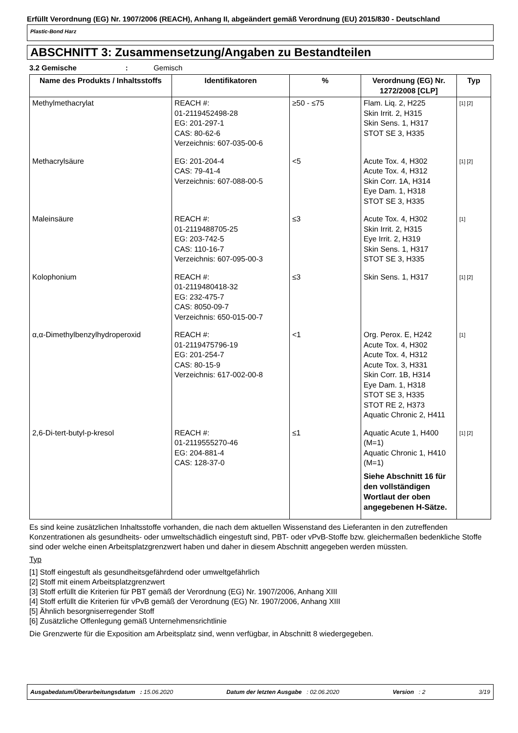Erfüllt Verordnung (EG) Nr. 1907/2006 (REACH), Anhang II, abgeändert gemäß Verordnung (EU) 2015/830 - Deutschland
Plastic-Bond Harz
ABSCHNITT 3: Zusammensetzung/Angaben zu Bestandteilen
3.2 Gemische : Gemisch
| Name des Produkts / Inhaltsstoffs | Identifikatoren | % | Verordnung (EG) Nr. 1272/2008 [CLP] | Typ |
| --- | --- | --- | --- | --- |
| Methylmethacrylat | REACH #: 01-2119452498-28 EG: 201-297-1 CAS: 80-62-6 Verzeichnis: 607-035-00-6 | ≥50 - ≤75 | Flam. Liq. 2, H225 Skin Irrit. 2, H315 Skin Sens. 1, H317 STOT SE 3, H335 | [1] [2] |
| Methacrylsäure | EG: 201-204-4 CAS: 79-41-4 Verzeichnis: 607-088-00-5 | <5 | Acute Tox. 4, H302 Acute Tox. 4, H312 Skin Corr. 1A, H314 Eye Dam. 1, H318 STOT SE 3, H335 | [1] [2] |
| Maleinsäure | REACH #: 01-2119488705-25 EG: 203-742-5 CAS: 110-16-7 Verzeichnis: 607-095-00-3 | ≤3 | Acute Tox. 4, H302 Skin Irrit. 2, H315 Eye Irrit. 2, H319 Skin Sens. 1, H317 STOT SE 3, H335 | [1] |
| Kolophonium | REACH #: 01-2119480418-32 EG: 232-475-7 CAS: 8050-09-7 Verzeichnis: 650-015-00-7 | ≤3 | Skin Sens. 1, H317 | [1] [2] |
| α,α-Dimethylbenzylhydroperoxid | REACH #: 01-2119475796-19 EG: 201-254-7 CAS: 80-15-9 Verzeichnis: 617-002-00-8 | <1 | Org. Perox. E, H242 Acute Tox. 4, H302 Acute Tox. 4, H312 Acute Tox. 3, H331 Skin Corr. 1B, H314 Eye Dam. 1, H318 STOT SE 3, H335 STOT RE 2, H373 Aquatic Chronic 2, H411 | [1] |
| 2,6-Di-tert-butyl-p-kresol | REACH #: 01-2119555270-46 EG: 204-881-4 CAS: 128-37-0 | ≤1 | Aquatic Acute 1, H400 (M=1) Aquatic Chronic 1, H410 (M=1) Siehe Abschnitt 16 für den vollständigen Wortlaut der oben angegebenen H-Sätze. | [1] [2] |
Es sind keine zusätzlichen Inhaltsstoffe vorhanden, die nach dem aktuellen Wissenstand des Lieferanten in den zutreffenden Konzentrationen als gesundheits- oder umweltschädlich eingestuft sind, PBT- oder vPvB-Stoffe bzw. gleichermaßen bedenkliche Stoffe sind oder welche einen Arbeitsplatzgrenzwert haben und daher in diesem Abschnitt angegeben werden müssten.
Typ
[1] Stoff eingestuft als gesundheitsgefährdend oder umweltgefährlich
[2] Stoff mit einem Arbeitsplatzgrenzwert
[3] Stoff erfüllt die Kriterien für PBT gemäß der Verordnung (EG) Nr. 1907/2006, Anhang XIII
[4] Stoff erfüllt die Kriterien für vPvB gemäß der Verordnung (EG) Nr. 1907/2006, Anhang XIII
[5] Ähnlich besorgniserregender Stoff
[6] Zusätzliche Offenlegung gemäß Unternehmensrichtlinie
Die Grenzwerte für die Exposition am Arbeitsplatz sind, wenn verfügbar, in Abschnitt 8 wiedergegeben.
Ausgabedatum/Überarbeitungsdatum : 15.06.2020 Datum der letzten Ausgabe : 02.06.2020 Version : 2 3/19